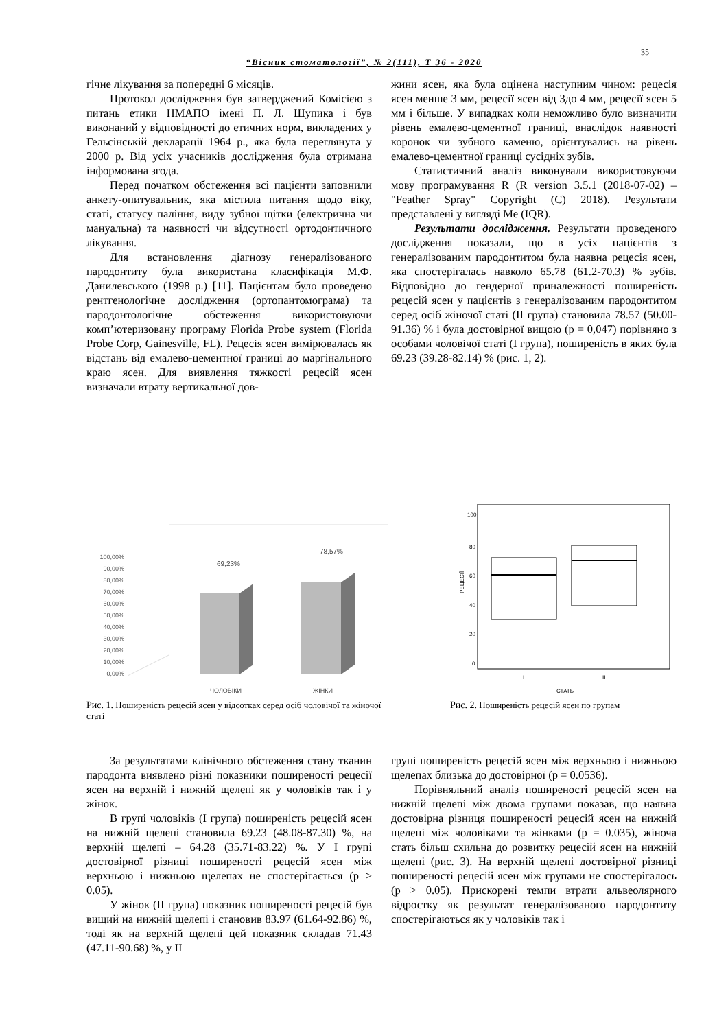35
“Вісник стоматології”, № 2(111), Т 36 - 2020
гічне лікування за попередні 6 місяців.
Протокол дослідження був затверджений Комісією з питань етики НМАПО імені П. Л. Шупика і був виконаний у відповідності до етичних норм, викладених у Гельсінській декларації 1964 р., яка була переглянута у 2000 р. Від усіх учасників дослідження була отримана інформована згода.
Перед початком обстеження всі пацієнти заповнили анкету-опитувальник, яка містила питання щодо віку, статі, статусу паління, виду зубної щітки (електрична чи мануальна) та наявності чи відсутності ортодонтичного лікування.
Для встановлення діагнозу генералізованого пародонтиту була використана класифікація М.Ф. Данилевського (1998 р.) [11]. Пацієнтам було проведено рентгенологічне дослідження (ортопантомограма) та пародонтологічне обстеження використовуючи комп’ютеризовану програму Florida Probe system (Florida Probe Corp, Gainesville, FL). Рецесія ясен вимірювалась як відстань від емалево-цементної границі до маргінального краю ясен. Для виявлення тяжкості рецесій ясен визначали втрату вертикальної дов-
жини ясен, яка була оцінена наступним чином: рецесія ясен менше 3 мм, рецесії ясен від 3до 4 мм, рецесії ясен 5 мм і більше. У випадках коли неможливо було визначити рівень емалево-цементної границі, внаслідок наявності коронок чи зубного каменю, орієнтувались на рівень емалево-цементної границі сусідніх зубів.
Статистичний аналіз виконували використовуючи мову програмування R (R version 3.5.1 (2018-07-02) – "Feather Spray" Copyright (C) 2018). Результати представлені у вигляді Me (IQR).
Результати дослідження. Результати проведеного дослідження показали, що в усіх пацієнтів з генералізованим пародонтитом була наявна рецесія ясен, яка спостерігалась навколо 65.78 (61.2-70.3) % зубів. Відповідно до гендерної приналежності поширеність рецесій ясен у пацієнтів з генералізованим пародонтитом серед осіб жіночої статі (ІІ група) становила 78.57 (50.00-91.36) % і була достовірної вищою (p = 0,047) порівняно з особами чоловічої статі (І група), поширеність в яких була 69.23 (39.28-82.14) % (рис. 1, 2).
100,00%
90,00%
80,00%
70,00%
60,00%
50,00%
40,00%
30,00%
20,00%
10,00%
0,00%
69,23%
78,57%
ЧОЛОВІКИ
ЖІНКИ
Рис. 1. Поширеність рецесій ясен у відсотках серед осіб чоловічої та жіночої статі
РЕЦЕСІЇ
100
80
60
40
20
0
I
II
СТАТЬ
Рис. 2. Поширеність рецесій ясен по групам
За результатами клінічного обстеження стану тканин пародонта виявлено різні показники поширеності рецесії ясен на верхній і нижній щелепі як у чоловіків так і у жінок.
В групі чоловіків (І група) поширеність рецесій ясен на нижній щелепі становила 69.23 (48.08-87.30) %, на верхній щелепі – 64.28 (35.71-83.22) %. У І групі достовірної різниці поширеності рецесій ясен між верхньою і нижньою щелепах не спостерігається (p > 0.05).
У жінок (ІІ група) показник поширеності рецесій був вищий на нижній щелепі і становив 83.97 (61.64-92.86) %, тоді як на верхній щелепі цей показник складав 71.43 (47.11-90.68) %, у ІІ
групі поширеність рецесій ясен між верхньою і нижньою щелепах близька до достовірної (p = 0.0536).
Порівняльний аналіз поширеності рецесій ясен на нижній щелепі між двома групами показав, що наявна достовірна різниця поширеності рецесій ясен на нижній щелепі між чоловіками та жінками (p = 0.035), жіноча стать більш схильна до розвитку рецесій ясен на нижній щелепі (рис. 3). На верхній щелепі достовірної різниці поширеності рецесій ясен між групами не спостерігалось (p > 0.05). Прискорені темпи втрати альвеолярного відростку як результат генералізованого пародонтиту спостерігаються як у чоловіків так і